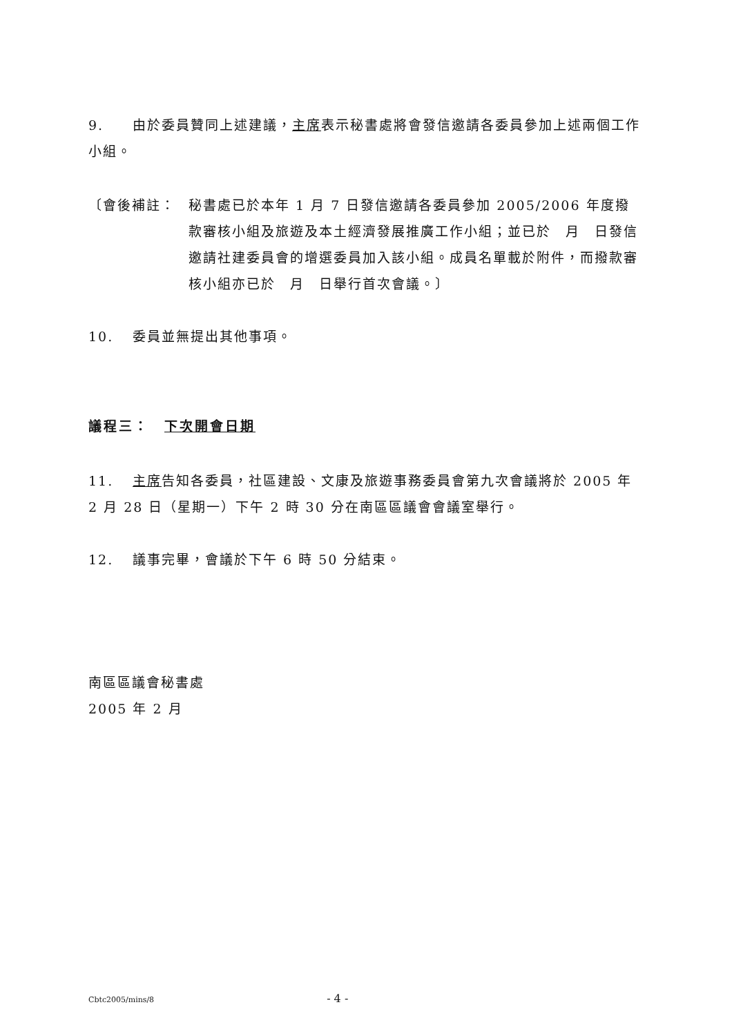9. 由於委員贊同上述建議，主席表示秘書處將會發信邀請各委員參加上述兩個工作小組。
〔會後補註： 秘書處已於本年 1 月 7 日發信邀請各委員參加 2005/2006 年度撥款審核小組及旅遊及本土經濟發展推廣工作小組；並已於　月　日發信邀請社建委員會的增選委員加入該小組。成員名單載於附件，而撥款審核小組亦已於　月　日舉行首次會議。〕
10. 委員並無提出其他事項。
議程三：　下次開會日期
11. 主席告知各委員，社區建設、文康及旅遊事務委員會第九次會議將於 2005 年 2 月 28 日（星期一）下午 2 時 30 分在南區區議會會議室舉行。
12. 議事完畢，會議於下午 6 時 50 分結束。
南區區議會秘書處
2005 年 2 月
Cbtc2005/mins/8 - 4 -